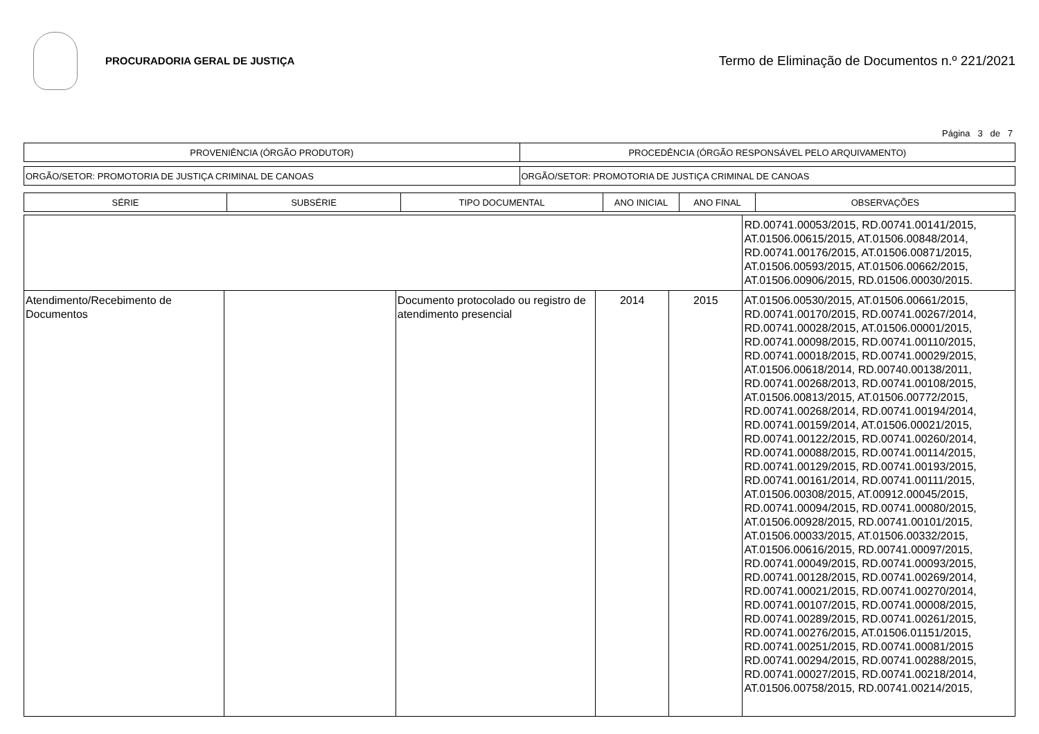PROCURADORIA GERAL DE JUSTIÇA
Termo de Eliminação de Documentos n.º 221/2021
Página 3 de 7
| PROVENIÊNCIA (ÓRGÃO PRODUTOR) | PROCEDÊNCIA (ÓRGÃO RESPONSÁVEL PELO ARQUIVAMENTO) |
| --- | --- |
| ORGÃO/SETOR: PROMOTORIA DE JUSTIÇA CRIMINAL DE CANOAS | ORGÃO/SETOR: PROMOTORIA DE JUSTIÇA CRIMINAL DE CANOAS |
| SÉRIE | SUBSÉRIE | TIPO DOCUMENTAL | ANO INICIAL | ANO FINAL | OBSERVAÇÕES |
| --- | --- | --- | --- | --- | --- |
| | | | | | RD.00741.00053/2015, RD.00741.00141/2015, AT.01506.00615/2015, AT.01506.00848/2014, RD.00741.00176/2015, AT.01506.00871/2015, AT.01506.00593/2015, AT.01506.00662/2015, AT.01506.00906/2015, RD.01506.00030/2015. |
| Atendimento/Recebimento de Documentos | | Documento protocolado ou registro de atendimento presencial | 2014 | 2015 | AT.01506.00530/2015, AT.01506.00661/2015, RD.00741.00170/2015, RD.00741.00267/2014, RD.00741.00028/2015, AT.01506.00001/2015, RD.00741.00098/2015, RD.00741.00110/2015, RD.00741.00018/2015, RD.00741.00029/2015, AT.01506.00618/2014, RD.00740.00138/2011, RD.00741.00268/2013, RD.00741.00108/2015, AT.01506.00813/2015, AT.01506.00772/2015, RD.00741.00268/2014, RD.00741.00194/2014, RD.00741.00159/2014, AT.01506.00021/2015, RD.00741.00122/2015, RD.00741.00260/2014, RD.00741.00088/2015, RD.00741.00114/2015, RD.00741.00129/2015, RD.00741.00193/2015, RD.00741.00161/2014, RD.00741.00111/2015, AT.01506.00308/2015, AT.00912.00045/2015, RD.00741.00094/2015, RD.00741.00080/2015, AT.01506.00928/2015, RD.00741.00101/2015, AT.01506.00033/2015, AT.01506.00332/2015, AT.01506.00616/2015, RD.00741.00097/2015, RD.00741.00049/2015, RD.00741.00093/2015, RD.00741.00128/2015, RD.00741.00269/2014, RD.00741.00021/2015, RD.00741.00270/2014, RD.00741.00107/2015, RD.00741.00008/2015, RD.00741.00289/2015, RD.00741.00261/2015, RD.00741.00276/2015, AT.01506.01151/2015, RD.00741.00251/2015, RD.00741.00081/2015 RD.00741.00294/2015, RD.00741.00288/2015, RD.00741.00027/2015, RD.00741.00218/2014, AT.01506.00758/2015, RD.00741.00214/2015, |